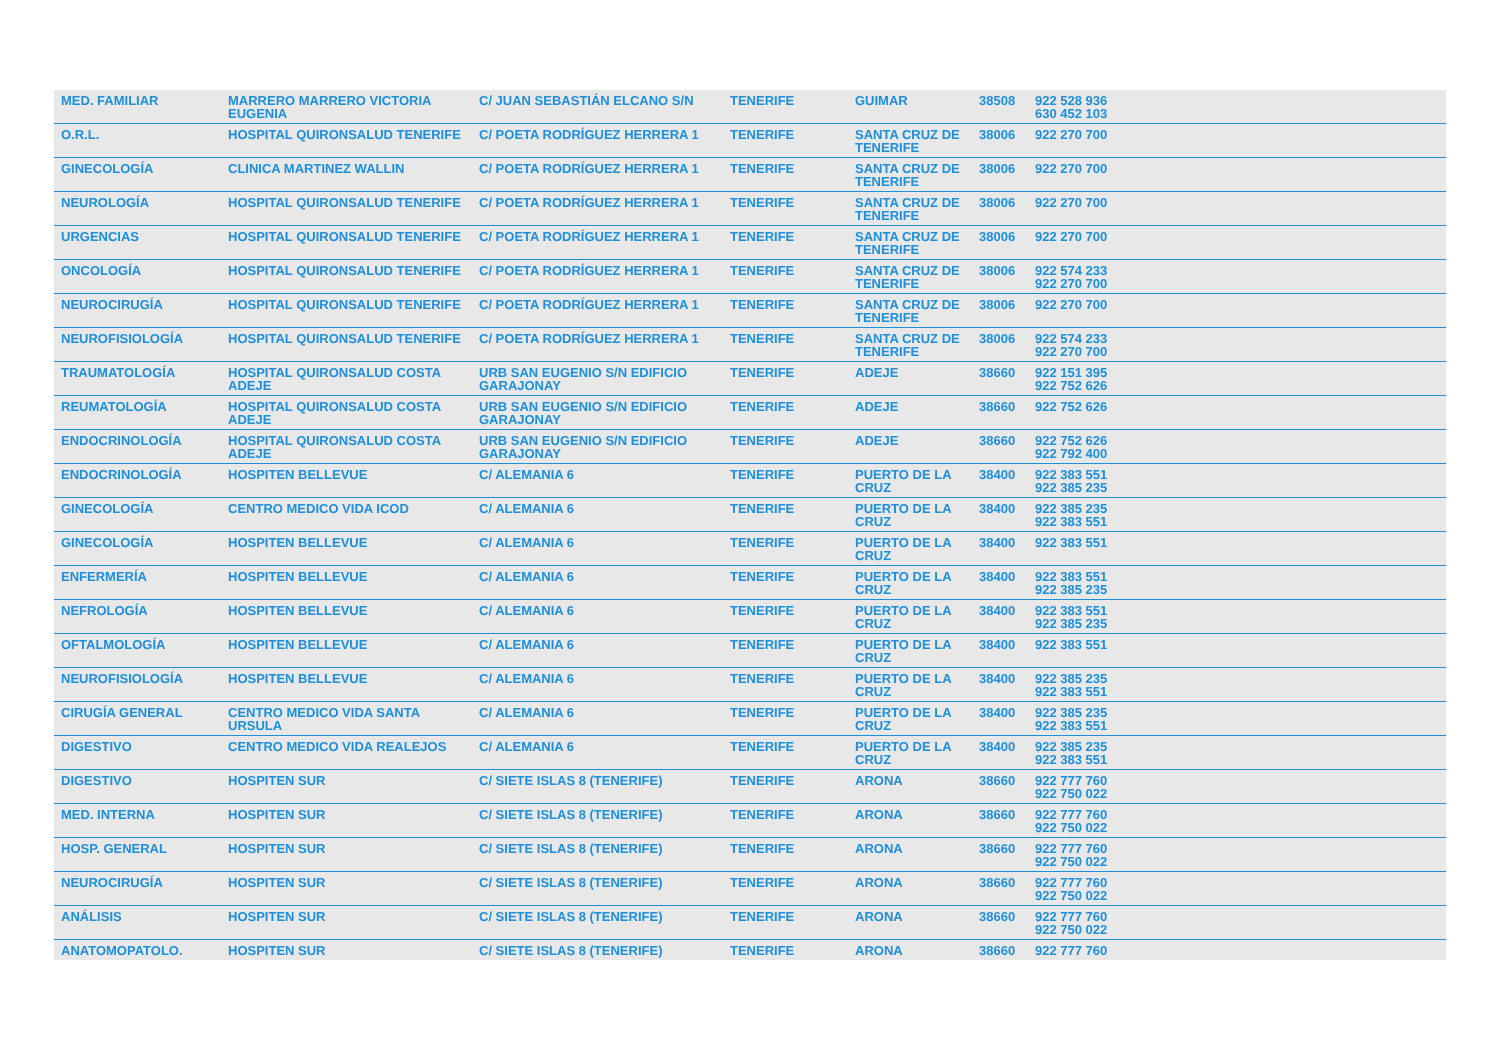| MED. FAMILIAR | MARRERO MARRERO VICTORIA EUGENIA | C/ JUAN SEBASTIÁN ELCANO S/N | TENERIFE | GUIMAR | 38508 | 922 528 936 630 452 103 |
| O.R.L. | HOSPITAL QUIRONSALUD TENERIFE | C/ POETA RODRÍGUEZ HERRERA 1 | TENERIFE | SANTA CRUZ DE TENERIFE | 38006 | 922 270 700 |
| GINECOLOGÍA | CLINICA MARTINEZ WALLIN | C/ POETA RODRÍGUEZ HERRERA 1 | TENERIFE | SANTA CRUZ DE TENERIFE | 38006 | 922 270 700 |
| NEUROLOGÍA | HOSPITAL QUIRONSALUD TENERIFE | C/ POETA RODRÍGUEZ HERRERA 1 | TENERIFE | SANTA CRUZ DE TENERIFE | 38006 | 922 270 700 |
| URGENCIAS | HOSPITAL QUIRONSALUD TENERIFE | C/ POETA RODRÍGUEZ HERRERA 1 | TENERIFE | SANTA CRUZ DE TENERIFE | 38006 | 922 270 700 |
| ONCOLOGÍA | HOSPITAL QUIRONSALUD TENERIFE | C/ POETA RODRÍGUEZ HERRERA 1 | TENERIFE | SANTA CRUZ DE TENERIFE | 38006 | 922 574 233 922 270 700 |
| NEUROCIRUGÍA | HOSPITAL QUIRONSALUD TENERIFE | C/ POETA RODRÍGUEZ HERRERA 1 | TENERIFE | SANTA CRUZ DE TENERIFE | 38006 | 922 270 700 |
| NEUROFISIOLOGÍA | HOSPITAL QUIRONSALUD TENERIFE | C/ POETA RODRÍGUEZ HERRERA 1 | TENERIFE | SANTA CRUZ DE TENERIFE | 38006 | 922 574 233 922 270 700 |
| TRAUMATOLOGÍA | HOSPITAL QUIRONSALUD COSTA ADEJE | URB SAN EUGENIO S/N EDIFICIO GARAJONAY | TENERIFE | ADEJE | 38660 | 922 151 395 922 752 626 |
| REUMATOLOGÍA | HOSPITAL QUIRONSALUD COSTA ADEJE | URB SAN EUGENIO S/N EDIFICIO GARAJONAY | TENERIFE | ADEJE | 38660 | 922 752 626 |
| ENDOCRINOLOGÍA | HOSPITAL QUIRONSALUD COSTA ADEJE | URB SAN EUGENIO S/N EDIFICIO GARAJONAY | TENERIFE | ADEJE | 38660 | 922 752 626 922 792 400 |
| ENDOCRINOLOGÍA | HOSPITEN BELLEVUE | C/ ALEMANIA 6 | TENERIFE | PUERTO DE LA CRUZ | 38400 | 922 383 551 922 385 235 |
| GINECOLOGÍA | CENTRO MEDICO VIDA ICOD | C/ ALEMANIA 6 | TENERIFE | PUERTO DE LA CRUZ | 38400 | 922 385 235 922 383 551 |
| GINECOLOGÍA | HOSPITEN BELLEVUE | C/ ALEMANIA 6 | TENERIFE | PUERTO DE LA CRUZ | 38400 | 922 383 551 |
| ENFERMERÍA | HOSPITEN BELLEVUE | C/ ALEMANIA 6 | TENERIFE | PUERTO DE LA CRUZ | 38400 | 922 383 551 922 385 235 |
| NEFROLOGÍA | HOSPITEN BELLEVUE | C/ ALEMANIA 6 | TENERIFE | PUERTO DE LA CRUZ | 38400 | 922 383 551 922 385 235 |
| OFTALMOLOGÍA | HOSPITEN BELLEVUE | C/ ALEMANIA 6 | TENERIFE | PUERTO DE LA CRUZ | 38400 | 922 383 551 |
| NEUROFISIOLOGÍA | HOSPITEN BELLEVUE | C/ ALEMANIA 6 | TENERIFE | PUERTO DE LA CRUZ | 38400 | 922 385 235 922 383 551 |
| CIRUGÍA GENERAL | CENTRO MEDICO VIDA SANTA URSULA | C/ ALEMANIA 6 | TENERIFE | PUERTO DE LA CRUZ | 38400 | 922 385 235 922 383 551 |
| DIGESTIVO | CENTRO MEDICO VIDA REALEJOS | C/ ALEMANIA 6 | TENERIFE | PUERTO DE LA CRUZ | 38400 | 922 385 235 922 383 551 |
| DIGESTIVO | HOSPITEN SUR | C/ SIETE ISLAS 8 (TENERIFE) | TENERIFE | ARONA | 38660 | 922 777 760 922 750 022 |
| MED. INTERNA | HOSPITEN SUR | C/ SIETE ISLAS 8 (TENERIFE) | TENERIFE | ARONA | 38660 | 922 777 760 922 750 022 |
| HOSP. GENERAL | HOSPITEN SUR | C/ SIETE ISLAS 8 (TENERIFE) | TENERIFE | ARONA | 38660 | 922 777 760 922 750 022 |
| NEUROCIRUGÍA | HOSPITEN SUR | C/ SIETE ISLAS 8 (TENERIFE) | TENERIFE | ARONA | 38660 | 922 777 760 922 750 022 |
| ANÁLISIS | HOSPITEN SUR | C/ SIETE ISLAS 8 (TENERIFE) | TENERIFE | ARONA | 38660 | 922 777 760 922 750 022 |
| ANATOMOPATOLO. | HOSPITEN SUR | C/ SIETE ISLAS 8 (TENERIFE) | TENERIFE | ARONA | 38660 | 922 777 760 |